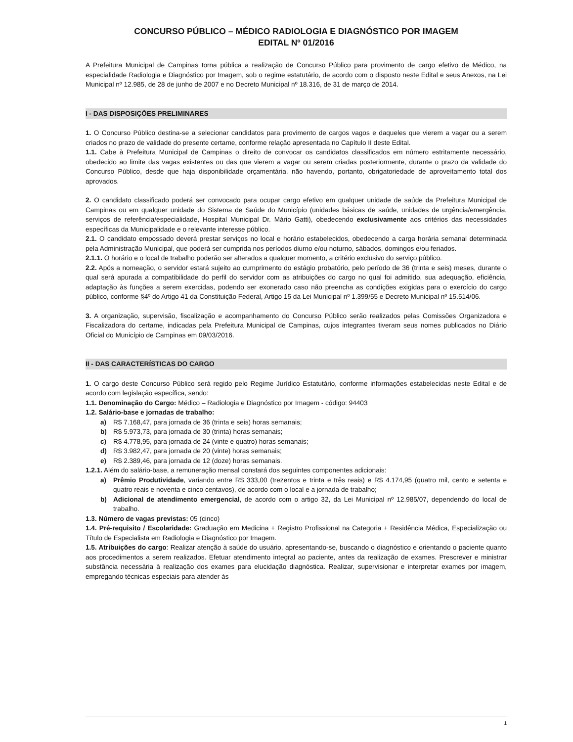CONCURSO PÚBLICO – MÉDICO RADIOLOGIA E DIAGNÓSTICO POR IMAGEM
EDITAL Nº 01/2016
A Prefeitura Municipal de Campinas torna pública a realização de Concurso Público para provimento de cargo efetivo de Médico, na especialidade Radiologia e Diagnóstico por Imagem, sob o regime estatutário, de acordo com o disposto neste Edital e seus Anexos, na Lei Municipal nº 12.985, de 28 de junho de 2007 e no Decreto Municipal nº 18.316, de 31 de março de 2014.
I - DAS DISPOSIÇÕES PRELIMINARES
1. O Concurso Público destina-se a selecionar candidatos para provimento de cargos vagos e daqueles que vierem a vagar ou a serem criados no prazo de validade do presente certame, conforme relação apresentada no Capítulo II deste Edital.
1.1. Cabe à Prefeitura Municipal de Campinas o direito de convocar os candidatos classificados em número estritamente necessário, obedecido ao limite das vagas existentes ou das que vierem a vagar ou serem criadas posteriormente, durante o prazo da validade do Concurso Público, desde que haja disponibilidade orçamentária, não havendo, portanto, obrigatoriedade de aproveitamento total dos aprovados.
2. O candidato classificado poderá ser convocado para ocupar cargo efetivo em qualquer unidade de saúde da Prefeitura Municipal de Campinas ou em qualquer unidade do Sistema de Saúde do Município (unidades básicas de saúde, unidades de urgência/emergência, serviços de referência/especialidade, Hospital Municipal Dr. Mário Gatti), obedecendo exclusivamente aos critérios das necessidades específicas da Municipalidade e o relevante interesse público.
2.1. O candidato empossado deverá prestar serviços no local e horário estabelecidos, obedecendo a carga horária semanal determinada pela Administração Municipal, que poderá ser cumprida nos períodos diurno e/ou noturno, sábados, domingos e/ou feriados.
2.1.1. O horário e o local de trabalho poderão ser alterados a qualquer momento, a critério exclusivo do serviço público.
2.2. Após a nomeação, o servidor estará sujeito ao cumprimento do estágio probatório, pelo período de 36 (trinta e seis) meses, durante o qual será apurada a compatibilidade do perfil do servidor com as atribuições do cargo no qual foi admitido, sua adequação, eficiência, adaptação às funções a serem exercidas, podendo ser exonerado caso não preencha as condições exigidas para o exercício do cargo público, conforme §4º do Artigo 41 da Constituição Federal, Artigo 15 da Lei Municipal nº 1.399/55 e Decreto Municipal nº 15.514/06.
3. A organização, supervisão, fiscalização e acompanhamento do Concurso Público serão realizados pelas Comissões Organizadora e Fiscalizadora do certame, indicadas pela Prefeitura Municipal de Campinas, cujos integrantes tiveram seus nomes publicados no Diário Oficial do Município de Campinas em 09/03/2016.
II - DAS CARACTERÍSTICAS DO CARGO
1. O cargo deste Concurso Público será regido pelo Regime Jurídico Estatutário, conforme informações estabelecidas neste Edital e de acordo com legislação específica, sendo:
1.1. Denominação do Cargo: Médico – Radiologia e Diagnóstico por Imagem - código: 94403
1.2. Salário-base e jornadas de trabalho:
a) R$ 7.168,47, para jornada de 36 (trinta e seis) horas semanais;
b) R$ 5.973,73, para jornada de 30 (trinta) horas semanais;
c) R$ 4.778,95, para jornada de 24 (vinte e quatro) horas semanais;
d) R$ 3.982,47, para jornada de 20 (vinte) horas semanais;
e) R$ 2.389,46, para jornada de 12 (doze) horas semanais.
1.2.1. Além do salário-base, a remuneração mensal constará dos seguintes componentes adicionais:
a) Prêmio Produtividade, variando entre R$ 333,00 (trezentos e trinta e três reais) e R$ 4.174,95 (quatro mil, cento e setenta e quatro reais e noventa e cinco centavos), de acordo com o local e a jornada de trabalho;
b) Adicional de atendimento emergencial, de acordo com o artigo 32, da Lei Municipal nº 12.985/07, dependendo do local de trabalho.
1.3. Número de vagas previstas: 05 (cinco)
1.4. Pré-requisito / Escolaridade: Graduação em Medicina + Registro Profissional na Categoria + Residência Médica, Especialização ou Título de Especialista em Radiologia e Diagnóstico por Imagem.
1.5. Atribuições do cargo: Realizar atenção à saúde do usuário, apresentando-se, buscando o diagnóstico e orientando o paciente quanto aos procedimentos a serem realizados. Efetuar atendimento integral ao paciente, antes da realização de exames. Prescrever e ministrar substância necessária à realização dos exames para elucidação diagnóstica. Realizar, supervisionar e interpretar exames por imagem, empregando técnicas especiais para atender às
1